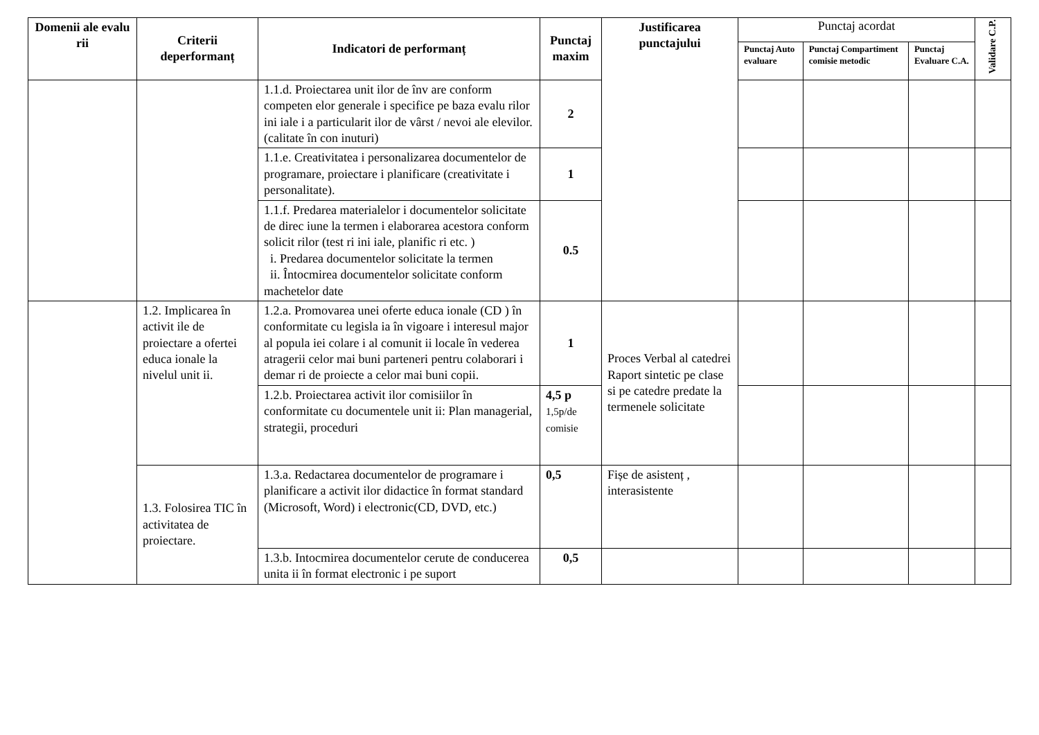| Domenii ale evalu rii | Criterii deperformanț | Indicatori de performanț | Punctaj maxim | Justificarea punctajului | Punctaj acordat | | | Validare C.P. |
| | | | | | Punctaj Auto evaluare | Punctaj Compartiment comisie metodic | Punctaj Evaluare C.A. | |
| | | 1.1.d. Proiectarea unit ilor de înv are conform competen elor generale i specifice pe baza evalu rilor ini iale i a particularit ilor de vârst / nevoi ale elevilor.(calitate în con inuturi) | 2 | | | | | |
| | | 1.1.e. Creativitatea i personalizarea documentelor de programare, proiectare i planificare (creativitate i personalitate). | 1 | | | | | |
| | | 1.1.f. Predarea materialelor i documentelor solicitate de direc iune la termen i elaborarea acestora conform solicit rilor (test ri ini iale, planific ri etc. ) i. Predarea documentelor solicitate la termen ii. Întocmirea documentelor solicitate conform machetelor date | 0.5 | | | | | |
| | 1.2. Implicarea în activit ile de proiectare a ofertei educa ionale la nivelul unit ii. | 1.2.a. Promovarea unei oferte educa ionale (CD ) în conformitate cu legisla ia în vigoare i interesul major al popula iei colare i al comunit ii locale în vederea atragerii celor mai buni parteneri pentru colaborari i demar ri de proiecte a celor mai buni copii. | 1 | Proces Verbal al catedrei Raport sintetic pe clase si pe catedre predate la termenele solicitate | | | | |
| | | 1.2.b. Proiectarea activit ilor comisiilor în conformitate cu documentele unit ii: Plan managerial, strategii, proceduri | 4,5 p 1,5p/de comisie | | | | | |
| | 1.3. Folosirea TIC în activitatea de proiectare. | 1.3.a. Redactarea documentelor de programare i planificare a activit ilor didactice în format standard (Microsoft, Word) i electronic(CD, DVD, etc.) | 0,5 | Fișe de asistenț , interasistente | | | | |
| | | 1.3.b. Intocmirea documentelor cerute de conducerea unita ii în format electronic i pe suport | 0,5 | | | | | |